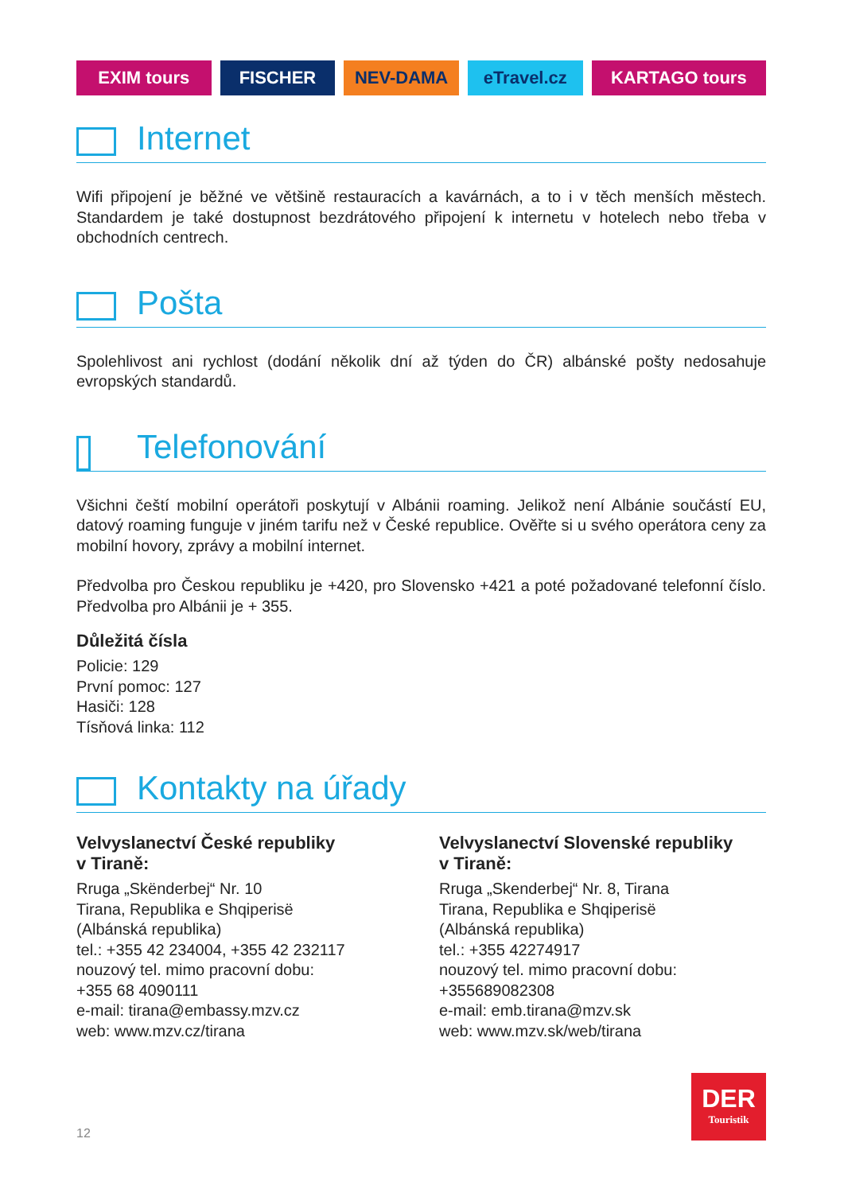EXIM tours FISCHER NEV-DAMA eTravel.cz KARTAGO tours
Internet
Wifi připojení je běžné ve většině restauracích a kavárnách, a to i v těch menších městech. Standardem je také dostupnost bezdrátového připojení k internetu v hotelech nebo třeba v obchodních centrech.
Pošta
Spolehlivost ani rychlost (dodání několik dní až týden do ČR) albánské pošty nedosahuje evropských standardů.
Telefonování
Všichni čeští mobilní operátoři poskytují v Albánii roaming. Jelikož není Albánie součástí EU, datový roaming funguje v jiném tarifu než v České republice. Ověřte si u svého operátora ceny za mobilní hovory, zprávy a mobilní internet.
Předvolba pro Českou republiku je +420, pro Slovensko +421 a poté požadované telefonní číslo. Předvolba pro Albánii je + 355.
Důležitá čísla
Policie: 129
První pomoc: 127
Hasiči: 128
Tísňová linka: 112
Kontakty na úřady
Velvyslanectví České republiky
v Tiraně:
Rruga „Skënderbej“ Nr. 10
Tirana, Republika e Shqiperisë
(Albánská republika)
tel.: +355 42 234004, +355 42 232117
nouzový tel. mimo pracovní dobu:
+355 68 4090111
e-mail: tirana@embassy.mzv.cz
web: www.mzv.cz/tirana
Velvyslanectví Slovenské republiky
v Tiraně:
Rruga „Skenderbej“ Nr. 8, Tirana
Tirana, Republika e Shqiperisë
(Albánská republika)
tel.: +355 42274917
nouzový tel. mimo pracovní dobu:
+355689082308
e-mail: emb.tirana@mzv.sk
web: www.mzv.sk/web/tirana
12
DER
Touristik